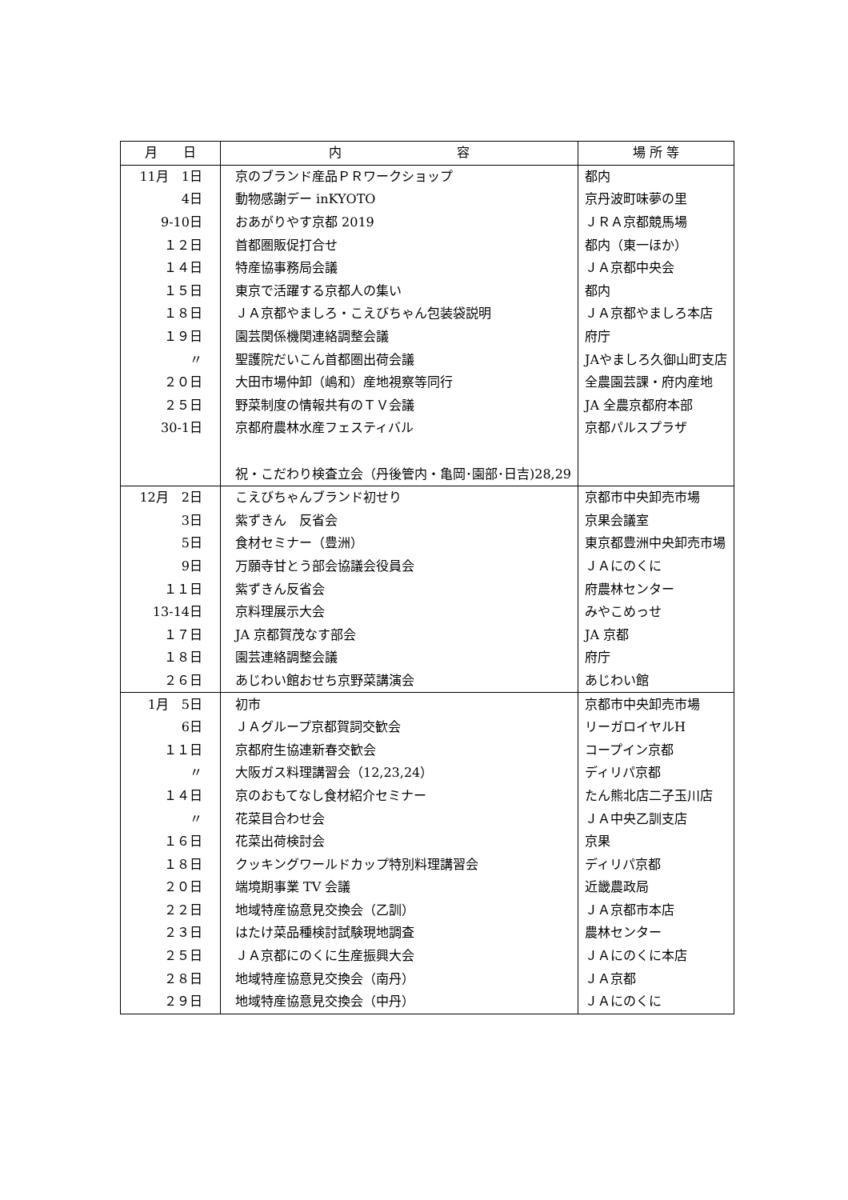| 月 日 | 内 容 | 場 所 等 |
| --- | --- | --- |
| 11月 1日 | 京のブランド産品ＰＲワークショップ | 都内 |
| 4日 | 動物感謝デー inKYOTO | 京丹波町味夢の里 |
| 9-10日 | おあがりやす京都 2019 | ＪＲＡ京都競馬場 |
| １２日 | 首都圏販促打合せ | 都内（東一ほか） |
| １４日 | 特産協事務局会議 | ＪＡ京都中央会 |
| １５日 | 東京で活躍する京都人の集い | 都内 |
| １８日 | ＪＡ京都やましろ・こえびちゃん包装袋説明 | ＪＡ京都やましろ本店 |
| １９日 | 園芸関係機関連絡調整会議 | 府庁 |
| 〃 | 聖護院だいこん首都圏出荷会議 | JAやましろ久御山町支店 |
| ２０日 | 大田市場仲卸（嶋和）産地視察等同行 | 全農園芸課・府内産地 |
| ２５日 | 野菜制度の情報共有のＴＶ会議 | JA 全農京都府本部 |
| 30-1日 | 京都府農林水産フェスティバル | 京都パルスプラザ |
| | 祝・こだわり検査立会（丹後管内・亀岡･園部･日吉)28,29 | |
| 12月 2日 | こえびちゃんブランド初せり | 京都市中央卸売市場 |
| 3日 | 紫ずきん 反省会 | 京果会議室 |
| 5日 | 食材セミナー（豊洲） | 東京都豊洲中央卸売市場 |
| 9日 | 万願寺甘とう部会協議会役員会 | ＪＡにのくに |
| １１日 | 紫ずきん反省会 | 府農林センター |
| 13-14日 | 京料理展示大会 | みやこめっせ |
| １７日 | JA 京都賀茂なす部会 | JA 京都 |
| １８日 | 園芸連絡調整会議 | 府庁 |
| ２６日 | あじわい館おせち京野菜講演会 | あじわい館 |
| 1月 5日 | 初市 | 京都市中央卸売市場 |
| 6日 | ＪＡグループ京都賀詞交歓会 | リーガロイヤルH |
| １１日 | 京都府生協連新春交歓会 | コープイン京都 |
| 〃 | 大阪ガス料理講習会（12,23,24） | ディリパ京都 |
| １４日 | 京のおもてなし食材紹介セミナー | たん熊北店二子玉川店 |
| 〃 | 花菜目合わせ会 | ＪＡ中央乙訓支店 |
| １６日 | 花菜出荷検討会 | 京果 |
| １８日 | クッキングワールドカップ特別料理講習会 | ディリパ京都 |
| ２０日 | 端境期事業 TV 会議 | 近畿農政局 |
| ２２日 | 地域特産協意見交換会（乙訓） | ＪＡ京都市本店 |
| ２３日 | はたけ菜品種検討試験現地調査 | 農林センター |
| ２５日 | ＪＡ京都にのくに生産振興大会 | ＪＡにのくに本店 |
| ２８日 | 地域特産協意見交換会（南丹） | ＪＡ京都 |
| ２９日 | 地域特産協意見交換会（中丹） | ＪＡにのくに |